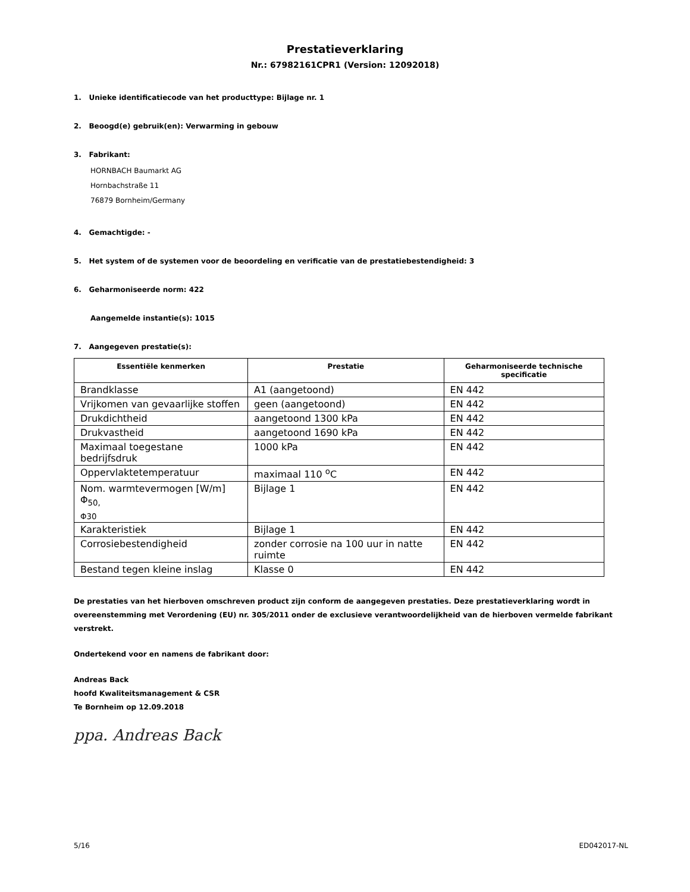Prestatieverklaring
Nr.: 67982161CPR1 (Version: 12092018)
1. Unieke identificatiecode van het producttype: Bijlage nr. 1
2. Beoogd(e) gebruik(en): Verwarming in gebouw
3. Fabrikant:
HORNBACH Baumarkt AG
Hornbachstraße 11
76879 Bornheim/Germany
4. Gemachtigde: -
5. Het system of de systemen voor de beoordeling en verificatie van de prestatiebestendigheid: 3
6. Geharmoniseerde norm: 422
Aangemelde instantie(s): 1015
7. Aangegeven prestatie(s):
| Essentiële kenmerken | Prestatie | Geharmoniseerde technische specificatie |
| --- | --- | --- |
| Brandklasse | A1 (aangetoond) | EN 442 |
| Vrijkomen van gevaarlijke stoffen | geen (aangetoond) | EN 442 |
| Drukdichtheid | aangetoond 1300 kPa | EN 442 |
| Drukvastheid | aangetoond 1690 kPa | EN 442 |
| Maximaal toegestane bedrijfsdruk | 1000 kPa | EN 442 |
| Oppervlaktetemperatuur | maximaal 110 <sup>o</sup>C | EN 442 |
| Nom. warmtevermogen [W/m] Φ<sub>50,</sub> <sub>Φ30</sub> | Bijlage 1 | EN 442 |
| Karakteristiek | Bijlage 1 | EN 442 |
| Corrosiebestendigheid | zonder corrosie na 100 uur in natte ruimte | EN 442 |
| Bestand tegen kleine inslag | Klasse 0 | EN 442 |
De prestaties van het hierboven omschreven product zijn conform de aangegeven prestaties. Deze prestatieverklaring wordt in overeenstemming met Verordening (EU) nr. 305/2011 onder de exclusieve verantwoordelijkheid van de hierboven vermelde fabrikant verstrekt.
Ondertekend voor en namens de fabrikant door:
Andreas Back
hoofd Kwaliteitsmanagement & CSR
Te Bornheim op 12.09.2018
ppa. Andreas Back
5/16 ED042017-NL